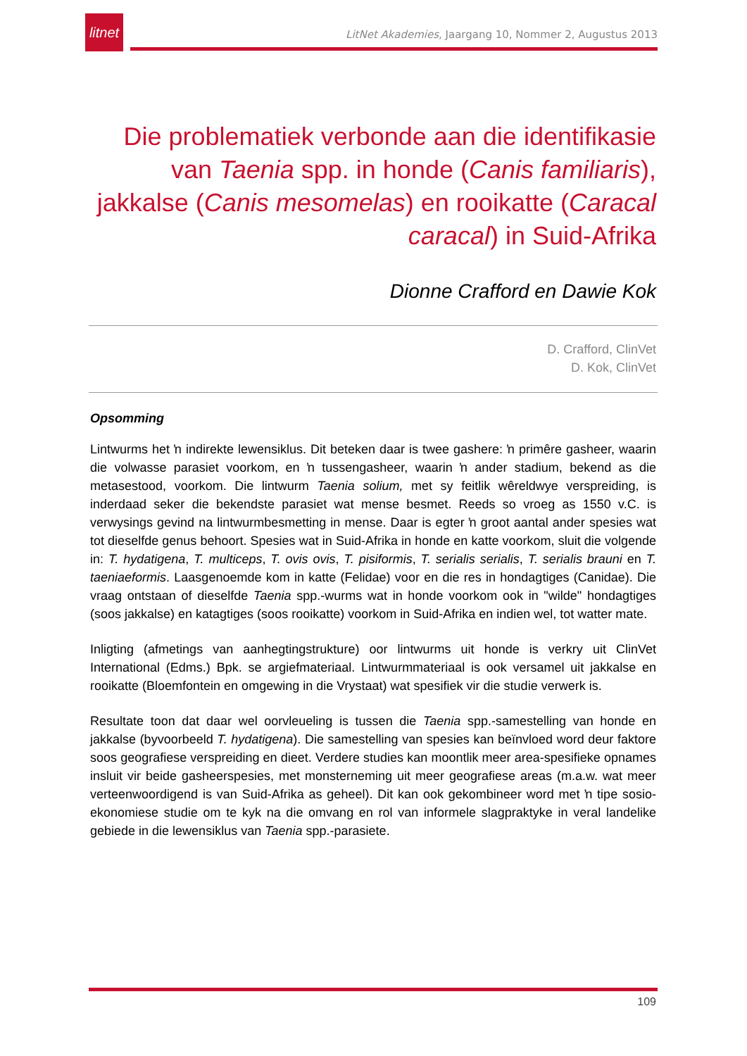litnet
LitNet Akademies, Jaargang 10, Nommer 2, Augustus 2013
Die problematiek verbonde aan die identifikasie van Taenia spp. in honde (Canis familiaris), jakkalse (Canis mesomelas) en rooikatte (Caracal caracal) in Suid-Afrika
Dionne Crafford en Dawie Kok
D. Crafford, ClinVet
D. Kok, ClinVet
Opsomming
Lintwurms het ŉ indirekte lewensiklus. Dit beteken daar is twee gashere: ŉ primêre gasheer, waarin die volwasse parasiet voorkom, en ŉ tussengasheer, waarin ŉ ander stadium, bekend as die metasestood, voorkom. Die lintwurm Taenia solium, met sy feitlik wêreldwye verspreiding, is inderdaad seker die bekendste parasiet wat mense besmet. Reeds so vroeg as 1550 v.C. is verwysings gevind na lintwurmbesmetting in mense. Daar is egter ŉ groot aantal ander spesies wat tot dieselfde genus behoort. Spesies wat in Suid-Afrika in honde en katte voorkom, sluit die volgende in: T. hydatigena, T. multiceps, T. ovis ovis, T. pisiformis, T. serialis serialis, T. serialis brauni en T. taeniaeformis. Laasgenoemde kom in katte (Felidae) voor en die res in hondagtiges (Canidae). Die vraag ontstaan of dieselfde Taenia spp.-wurms wat in honde voorkom ook in "wilde" hondagtiges (soos jakkalse) en katagtiges (soos rooikatte) voorkom in Suid-Afrika en indien wel, tot watter mate.
Inligting (afmetings van aanhegtingstrukture) oor lintwurms uit honde is verkry uit ClinVet International (Edms.) Bpk. se argiefmateriaal. Lintwurmmateriaal is ook versamel uit jakkalse en rooikatte (Bloemfontein en omgewing in die Vrystaat) wat spesifiek vir die studie verwerk is.
Resultate toon dat daar wel oorvleueling is tussen die Taenia spp.-samestelling van honde en jakkalse (byvoorbeeld T. hydatigena). Die samestelling van spesies kan beïnvloed word deur faktore soos geografiese verspreiding en dieet. Verdere studies kan moontlik meer area-spesifieke opnames insluit vir beide gasheerspesies, met monsterneming uit meer geografiese areas (m.a.w. wat meer verteenwoordigend is van Suid-Afrika as geheel). Dit kan ook gekombineer word met ŉ tipe sosio-ekonomiese studie om te kyk na die omvang en rol van informele slagpraktyke in veral landelike gebiede in die lewensiklus van Taenia spp.-parasiete.
109